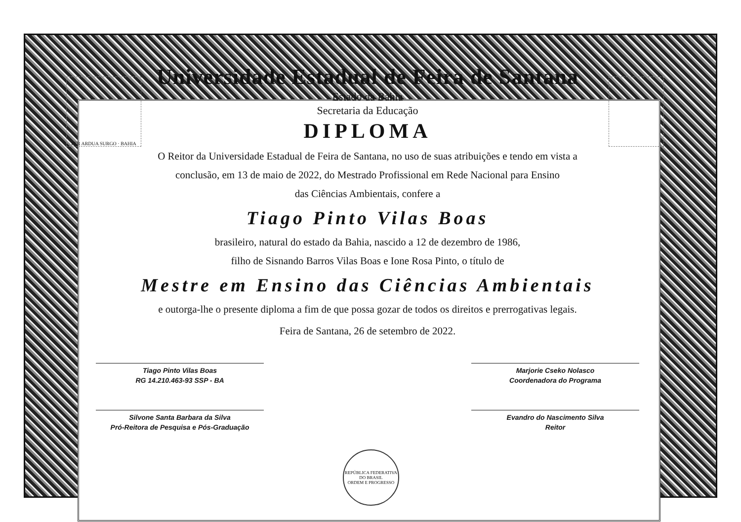PER ARDUA SURGO · BAHIA
Universidade Estadual de Feira de Santana
Estado da Bahia
Secretaria da Educação
DIPLOMA
O Reitor da Universidade Estadual de Feira de Santana, no uso de suas atribuições e tendo em vista a
conclusão, em 13 de maio de 2022, do Mestrado Profissional em Rede Nacional para Ensino
das Ciências Ambientais, confere a
Tiago Pinto Vilas Boas
brasileiro, natural do estado da Bahia, nascido a 12 de dezembro de 1986,
filho de Sisnando Barros Vilas Boas e Ione Rosa Pinto, o título de
Mestre em Ensino das Ciências Ambientais
e outorga-lhe o presente diploma a fim de que possa gozar de todos os direitos e prerrogativas legais.
Feira de Santana, 26 de setembro de 2022.
Tiago Pinto Vilas Boas
RG 14.210.463-93 SSP - BA
Silvone Santa Barbara da Silva
Pró-Reitora de Pesquisa e Pós-Graduação
Marjorie Cseko Nolasco
Coordenadora do Programa
Evandro do Nascimento Silva
Reitor
REPÚBLICA FEDERATIVA DO BRASIL
ORDEM E PROGRESSO